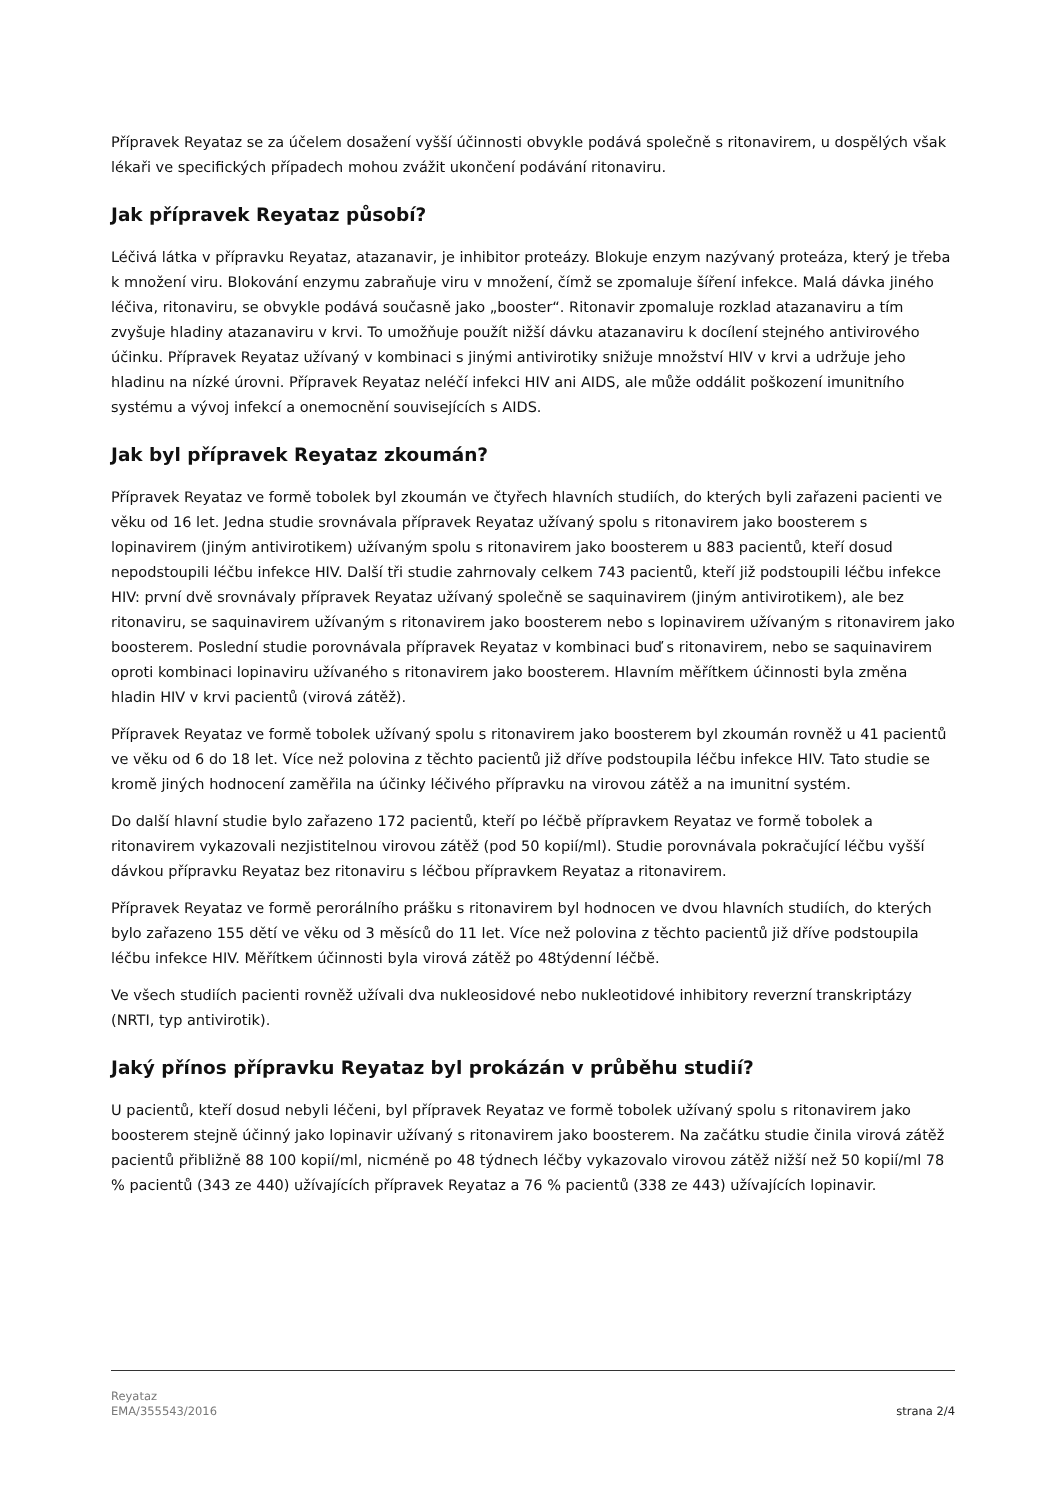Přípravek Reyataz se za účelem dosažení vyšší účinnosti obvykle podává společně s ritonavirem, u dospělých však lékaři ve specifických případech mohou zvážit ukončení podávání ritonaviru.
Jak přípravek Reyataz působí?
Léčivá látka v přípravku Reyataz, atazanavir, je inhibitor proteázy. Blokuje enzym nazývaný proteáza, který je třeba k množení viru. Blokování enzymu zabraňuje viru v množení, čímž se zpomaluje šíření infekce. Malá dávka jiného léčiva, ritonaviru, se obvykle podává současně jako „booster“. Ritonavir zpomaluje rozklad atazanaviru a tím zvyšuje hladiny atazanaviru v krvi. To umožňuje použít nižší dávku atazanaviru k docílení stejného antivirového účinku. Přípravek Reyataz užívaný v kombinaci s jinými antivirotiky snižuje množství HIV v krvi a udržuje jeho hladinu na nízké úrovni. Přípravek Reyataz neléčí infekci HIV ani AIDS, ale může oddálit poškození imunitního systému a vývoj infekcí a onemocnění souvisejících s AIDS.
Jak byl přípravek Reyataz zkoumán?
Přípravek Reyataz ve formě tobolek byl zkoumán ve čtyřech hlavních studiích, do kterých byli zařazeni pacienti ve věku od 16 let. Jedna studie srovnávala přípravek Reyataz užívaný spolu s ritonavirem jako boosterem s lopinavirem (jiným antivirotikem) užívaným spolu s ritonavirem jako boosterem u 883 pacientů, kteří dosud nepodstoupili léčbu infekce HIV. Další tři studie zahrnovaly celkem 743 pacientů, kteří již podstoupili léčbu infekce HIV: první dvě srovnávaly přípravek Reyataz užívaný společně se saquinavirem (jiným antivirotikem), ale bez ritonaviru, se saquinavirem užívaným s ritonavirem jako boosterem nebo s lopinavirem užívaným s ritonavirem jako boosterem. Poslední studie porovnávala přípravek Reyataz v kombinaci buď s ritonavirem, nebo se saquinavirem oproti kombinaci lopinaviru užívaného s ritonavirem jako boosterem. Hlavním měřítkem účinnosti byla změna hladin HIV v krvi pacientů (virová zátěž).
Přípravek Reyataz ve formě tobolek užívaný spolu s ritonavirem jako boosterem byl zkoumán rovněž u 41 pacientů ve věku od 6 do 18 let. Více než polovina z těchto pacientů již dříve podstoupila léčbu infekce HIV. Tato studie se kromě jiných hodnocení zaměřila na účinky léčivého přípravku na virovou zátěž a na imunitní systém.
Do další hlavní studie bylo zařazeno 172 pacientů, kteří po léčbě přípravkem Reyataz ve formě tobolek a ritonavirem vykazovali nezjistitelnou virovou zátěž (pod 50 kopií/ml). Studie porovnávala pokračující léčbu vyšší dávkou přípravku Reyataz bez ritonaviru s léčbou přípravkem Reyataz a ritonavirem.
Přípravek Reyataz ve formě perorálního prášku s ritonavirem byl hodnocen ve dvou hlavních studiích, do kterých bylo zařazeno 155 dětí ve věku od 3 měsíců do 11 let. Více než polovina z těchto pacientů již dříve podstoupila léčbu infekce HIV. Měřítkem účinnosti byla virová zátěž po 48týdenní léčbě.
Ve všech studiích pacienti rovněž užívali dva nukleosidové nebo nukleotidové inhibitory reverzní transkriptázy (NRTI, typ antivirotik).
Jaký přínos přípravku Reyataz byl prokázán v průběhu studií?
U pacientů, kteří dosud nebyli léčeni, byl přípravek Reyataz ve formě tobolek užívaný spolu s ritonavirem jako boosterem stejně účinný jako lopinavir užívaný s ritonavirem jako boosterem. Na začátku studie činila virová zátěž pacientů přibližně 88 100 kopií/ml, nicméně po 48 týdnech léčby vykazovalo virovou zátěž nižší než 50 kopií/ml 78 % pacientů (343 ze 440) užívajících přípravek Reyataz a 76 % pacientů (338 ze 443) užívajících lopinavir.
Reyataz
EMA/355543/2016
strana 2/4